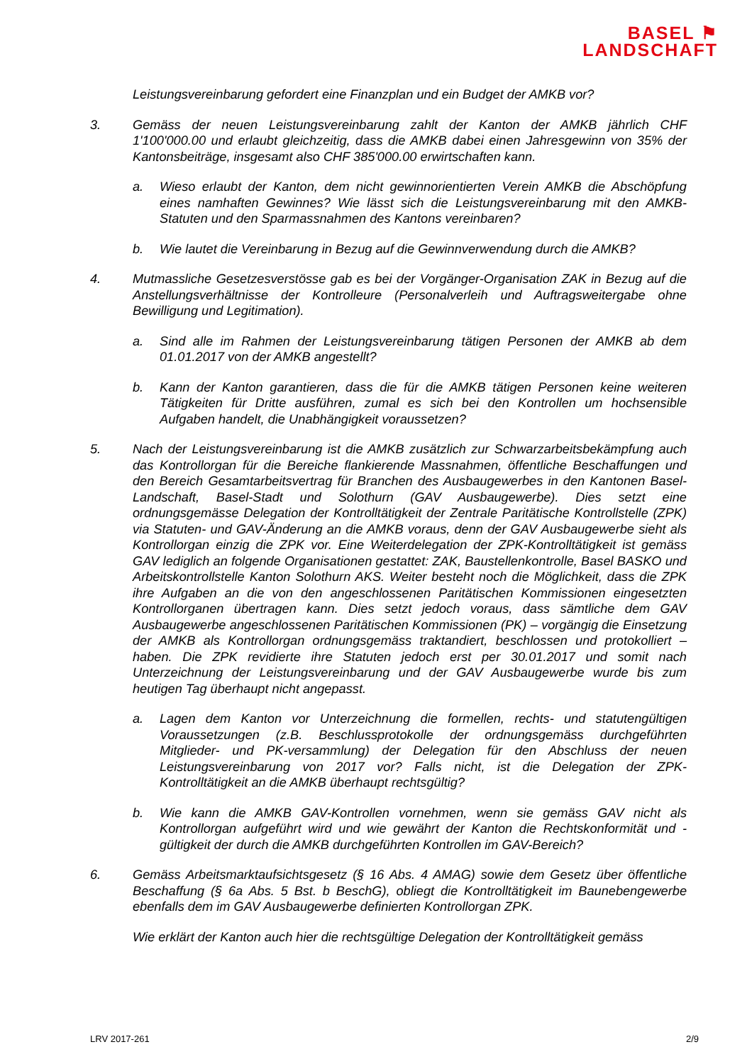BASEL ⚑
LANDSCHAFT
Leistungsvereinbarung gefordert eine Finanzplan und ein Budget der AMKB vor?
3. Gemäss der neuen Leistungsvereinbarung zahlt der Kanton der AMKB jährlich CHF 1'100'000.00 und erlaubt gleichzeitig, dass die AMKB dabei einen Jahresgewinn von 35% der Kantonsbeiträge, insgesamt also CHF 385'000.00 erwirtschaften kann.
a. Wieso erlaubt der Kanton, dem nicht gewinnorientierten Verein AMKB die Abschöpfung eines namhaften Gewinnes? Wie lässt sich die Leistungsvereinbarung mit den AMKB-Statuten und den Sparmassnahmen des Kantons vereinbaren?
b. Wie lautet die Vereinbarung in Bezug auf die Gewinnverwendung durch die AMKB?
4. Mutmassliche Gesetzesverstösse gab es bei der Vorgänger-Organisation ZAK in Bezug auf die Anstellungsverhältnisse der Kontrolleure (Personalverleih und Auftragsweitergabe ohne Bewilligung und Legitimation).
a. Sind alle im Rahmen der Leistungsvereinbarung tätigen Personen der AMKB ab dem 01.01.2017 von der AMKB angestellt?
b. Kann der Kanton garantieren, dass die für die AMKB tätigen Personen keine weiteren Tätigkeiten für Dritte ausführen, zumal es sich bei den Kontrollen um hochsensible Aufgaben handelt, die Unabhängigkeit voraussetzen?
5. Nach der Leistungsvereinbarung ist die AMKB zusätzlich zur Schwarzarbeitsbekämpfung auch das Kontrollorgan für die Bereiche flankierende Massnahmen, öffentliche Beschaffungen und den Bereich Gesamtarbeitsvertrag für Branchen des Ausbaugewerbes in den Kantonen Basel-Landschaft, Basel-Stadt und Solothurn (GAV Ausbaugewerbe). Dies setzt eine ordnungsgemässe Delegation der Kontrolltätigkeit der Zentrale Paritätische Kontrollstelle (ZPK) via Statuten- und GAV-Änderung an die AMKB voraus, denn der GAV Ausbaugewerbe sieht als Kontrollorgan einzig die ZPK vor. Eine Weiterdelegation der ZPK-Kontrolltätigkeit ist gemäss GAV lediglich an folgende Organisationen gestattet: ZAK, Baustellenkontrolle, Basel BASKO und Arbeitskontrollstelle Kanton Solothurn AKS. Weiter besteht noch die Möglichkeit, dass die ZPK ihre Aufgaben an die von den angeschlossenen Paritätischen Kommissionen eingesetzten Kontrollorganen übertragen kann. Dies setzt jedoch voraus, dass sämtliche dem GAV Ausbaugewerbe angeschlossenen Paritätischen Kommissionen (PK) – vorgängig die Einsetzung der AMKB als Kontrollorgan ordnungsgemäss traktandiert, beschlossen und protokolliert – haben. Die ZPK revidierte ihre Statuten jedoch erst per 30.01.2017 und somit nach Unterzeichnung der Leistungsvereinbarung und der GAV Ausbaugewerbe wurde bis zum heutigen Tag überhaupt nicht angepasst.
a. Lagen dem Kanton vor Unterzeichnung die formellen, rechts- und statutengültigen Voraussetzungen (z.B. Beschlussprotokolle der ordnungsgemäss durchgeführten Mitglieder- und PK-versammlung) der Delegation für den Abschluss der neuen Leistungsvereinbarung von 2017 vor? Falls nicht, ist die Delegation der ZPK-Kontrolltätigkeit an die AMKB überhaupt rechtsgültig?
b. Wie kann die AMKB GAV-Kontrollen vornehmen, wenn sie gemäss GAV nicht als Kontrollorgan aufgeführt wird und wie gewährt der Kanton die Rechtskonformität und -gültigkeit der durch die AMKB durchgeführten Kontrollen im GAV-Bereich?
6. Gemäss Arbeitsmarktaufsichtsgesetz (§ 16 Abs. 4 AMAG) sowie dem Gesetz über öffentliche Beschaffung (§ 6a Abs. 5 Bst. b BeschG), obliegt die Kontrolltätigkeit im Baunebengewerbe ebenfalls dem im GAV Ausbaugewerbe definierten Kontrollorgan ZPK.
Wie erklärt der Kanton auch hier die rechtsgültige Delegation der Kontrolltätigkeit gemäss
LRV 2017-261 2/9